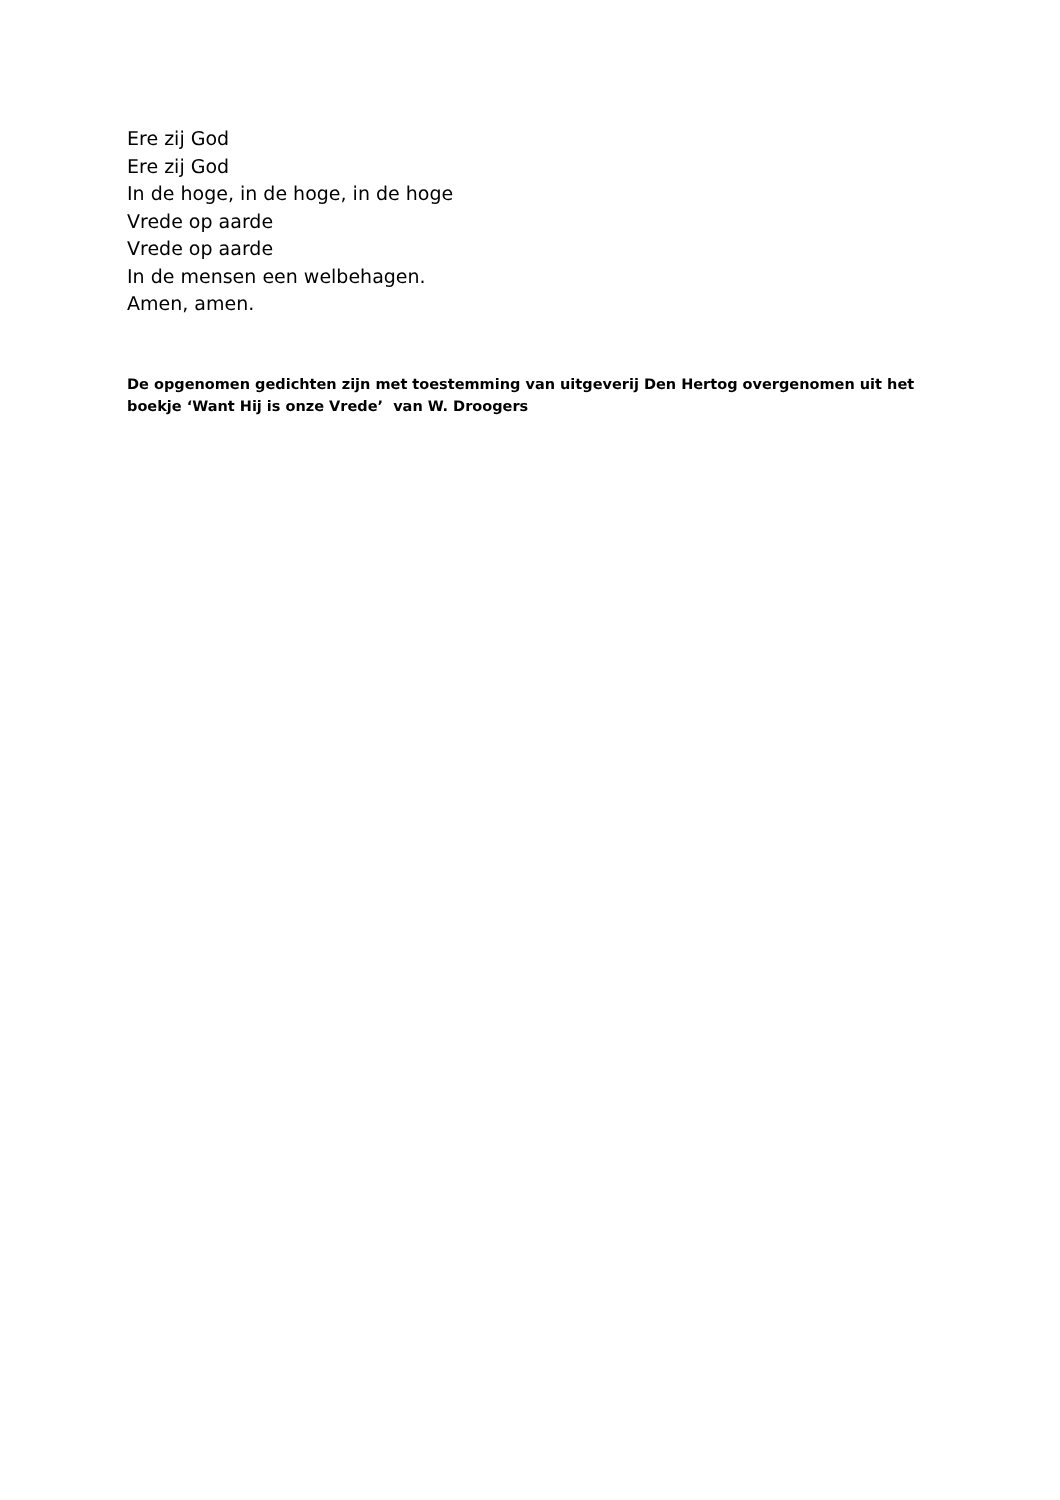Ere zij God
Ere zij God
In de hoge, in de hoge, in de hoge
Vrede op aarde
Vrede op aarde
In de mensen een welbehagen.
Amen, amen.
De opgenomen gedichten zijn met toestemming van uitgeverij Den Hertog overgenomen uit het boekje ‘Want Hij is onze Vrede’ van W. Droogers